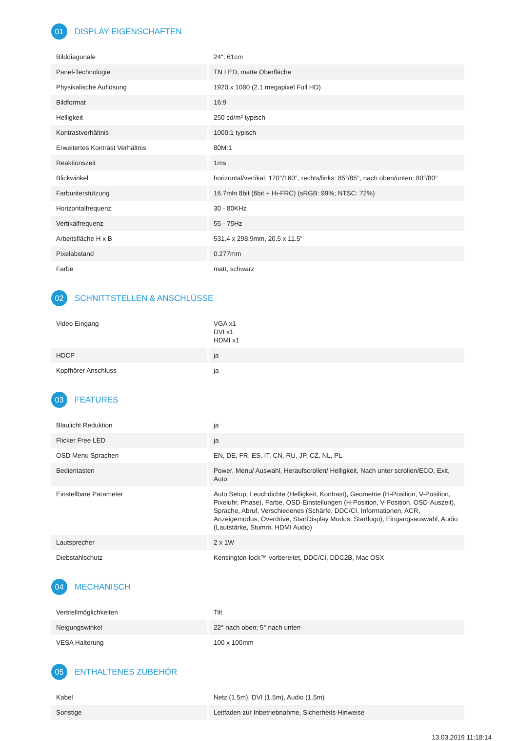01 DISPLAY EIGENSCHAFTEN
| Bilddiagonale | 24", 61cm |
| Panel-Technologie | TN LED, matte Oberfläche |
| Physikalische Auflösung | 1920 x 1080 (2.1 megapixel Full HD) |
| Bildformat | 16:9 |
| Helligkeit | 250 cd/m² typisch |
| Kontrastverhältnis | 1000:1 typisch |
| Erweitertes Kontrast Verhältnis | 80M:1 |
| Reaktionszeit | 1ms |
| Blickwinkel | horizontal/vertikal: 170°/160°, rechts/links: 85°/85°, nach oben/unten: 80°/80° |
| Farbunterstützung | 16.7mln 8bit (6bit + Hi-FRC) (sRGB: 99%; NTSC: 72%) |
| Horizontalfrequenz | 30 - 80KHz |
| Vertikalfrequenz | 55 - 75Hz |
| Arbeitsfläche H x B | 531.4 x 298.9mm, 20.5 x 11.5" |
| Pixelabstand | 0.277mm |
| Farbe | matt, schwarz |
02 SCHNITTSTELLEN & ANSCHLÜSSE
| Video Eingang | VGA x1 DVI x1 HDMI x1 |
| HDCP | ja |
| Kopfhörer Anschluss | ja |
03 FEATURES
| Blaulicht Reduktion | ja |
| Flicker Free LED | ja |
| OSD Menu Sprachen | EN, DE, FR, ES, IT, CN, RU, JP, CZ, NL, PL |
| Bedientasten | Power, Menu/ Auswahl, Heraufscrollen/ Helligkeit, Nach unter scrollen/ECO, Exit, Auto |
| Einstellbare Parameter | Auto Setup, Leuchdichte (Helligkeit, Kontrast), Geometrie (H-Position, V-Position, Pixeluhr, Phase), Farbe, OSD-Einstellungen (H-Position, V-Position, OSD-Auszeit), Sprache, Abruf, Verschiedenes (Schärfe, DDC/CI, Informationen, ACR, Anzeigemodus, Overdrive, StartDisplay Modus, Startlogo), Eingangsauswahl, Audio (Lautstärke, Stumm, HDMI Audio) |
| Lautsprecher | 2 x 1W |
| Diebstahlschutz | Kensington-lock™ vorbereitet, DDC/CI, DDC2B, Mac OSX |
04 MECHANISCH
| Verstellmöglichkeiten | Tilt |
| Neigungswinkel | 22° nach oben; 5° nach unten |
| VESA Halterung | 100 x 100mm |
05 ENTHALTENES ZUBEHÖR
| Kabel | Netz (1.5m), DVI (1.5m), Audio (1.5m) |
| Sonstige | Leitfaden zur Inbetriebnahme, Sicherheits-Hinweise |
13.03.2019 11:18:14